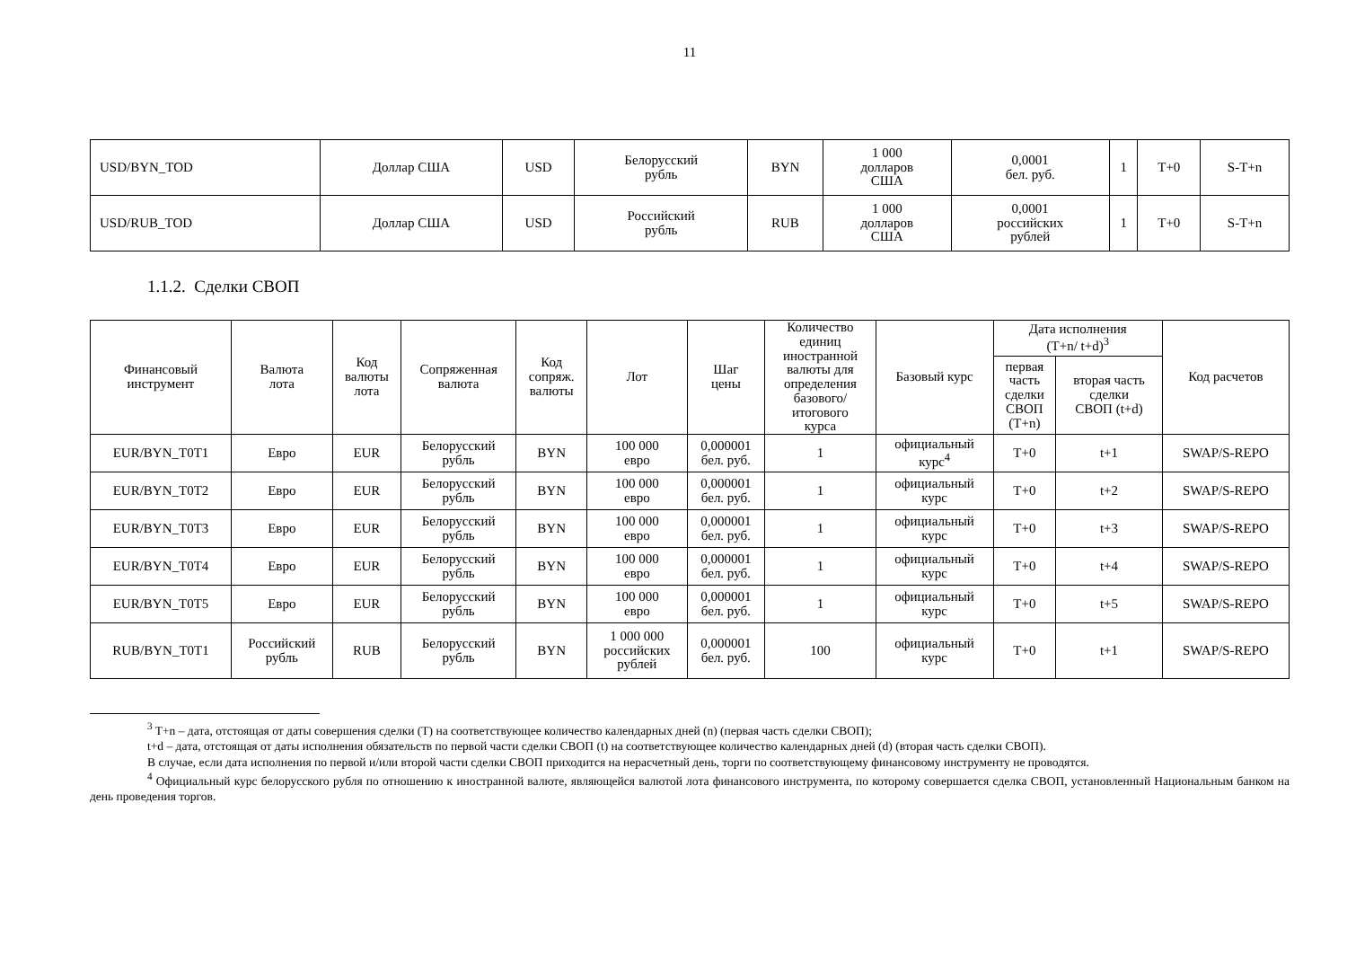11
| USD/BYN_TOD | Доллар США | USD | Белорусский рубль | BYN | 1 000 долларов США | 0,0001 бел. руб. | 1 | T+0 | S-T+n |
| USD/RUB_TOD | Доллар США | USD | Российский рубль | RUB | 1 000 долларов США | 0,0001 российских рублей | 1 | T+0 | S-T+n |
1.1.2. Сделки СВОП
| Финансовый инструмент | Валюта лота | Код валюты лота | Сопряженная валюта | Код сопряж. валюты | Лот | Шаг цены | Количество единиц иностранной валюты для определения базового/ итогового курса | Базовый курс | Дата исполнения (T+n/ t+d)<sup>3</sup> | | Код расчетов |
| --- | --- | --- | --- | --- | --- | --- | --- | --- | --- | --- | --- |
| | | | | | | | | | первая часть сделки СВОП (T+n) | вторая часть сделки СВОП (t+d) | |
| EUR/BYN_T0T1 | Евро | EUR | Белорусский рубль | BYN | 100 000 евро | 0,000001 бел. руб. | 1 | официальный курс<sup>4</sup> | T+0 | t+1 | SWAP/S-REPO |
| EUR/BYN_T0T2 | Евро | EUR | Белорусский рубль | BYN | 100 000 евро | 0,000001 бел. руб. | 1 | официальный курс | T+0 | t+2 | SWAP/S-REPO |
| EUR/BYN_T0T3 | Евро | EUR | Белорусский рубль | BYN | 100 000 евро | 0,000001 бел. руб. | 1 | официальный курс | T+0 | t+3 | SWAP/S-REPO |
| EUR/BYN_T0T4 | Евро | EUR | Белорусский рубль | BYN | 100 000 евро | 0,000001 бел. руб. | 1 | официальный курс | T+0 | t+4 | SWAP/S-REPO |
| EUR/BYN_T0T5 | Евро | EUR | Белорусский рубль | BYN | 100 000 евро | 0,000001 бел. руб. | 1 | официальный курс | T+0 | t+5 | SWAP/S-REPO |
| RUB/BYN_T0T1 | Российский рубль | RUB | Белорусский рубль | BYN | 1 000 000 российских рублей | 0,000001 бел. руб. | 100 | официальный курс | T+0 | t+1 | SWAP/S-REPO |
<sup>3</sup> T+n – дата, отстоящая от даты совершения сделки (T) на соответствующее количество календарных дней (n) (первая часть сделки СВОП);
t+d – дата, отстоящая от даты исполнения обязательств по первой части сделки СВОП (t) на соответствующее количество календарных дней (d) (вторая часть сделки СВОП).
В случае, если дата исполнения по первой и/или второй части сделки СВОП приходится на нерасчетный день, торги по соответствующему финансовому инструменту не проводятся.
<sup>4</sup> Официальный курс белорусского рубля по отношению к иностранной валюте, являющейся валютой лота финансового инструмента, по которому совершается сделка СВОП, установленный Национальным банком на день проведения торгов.